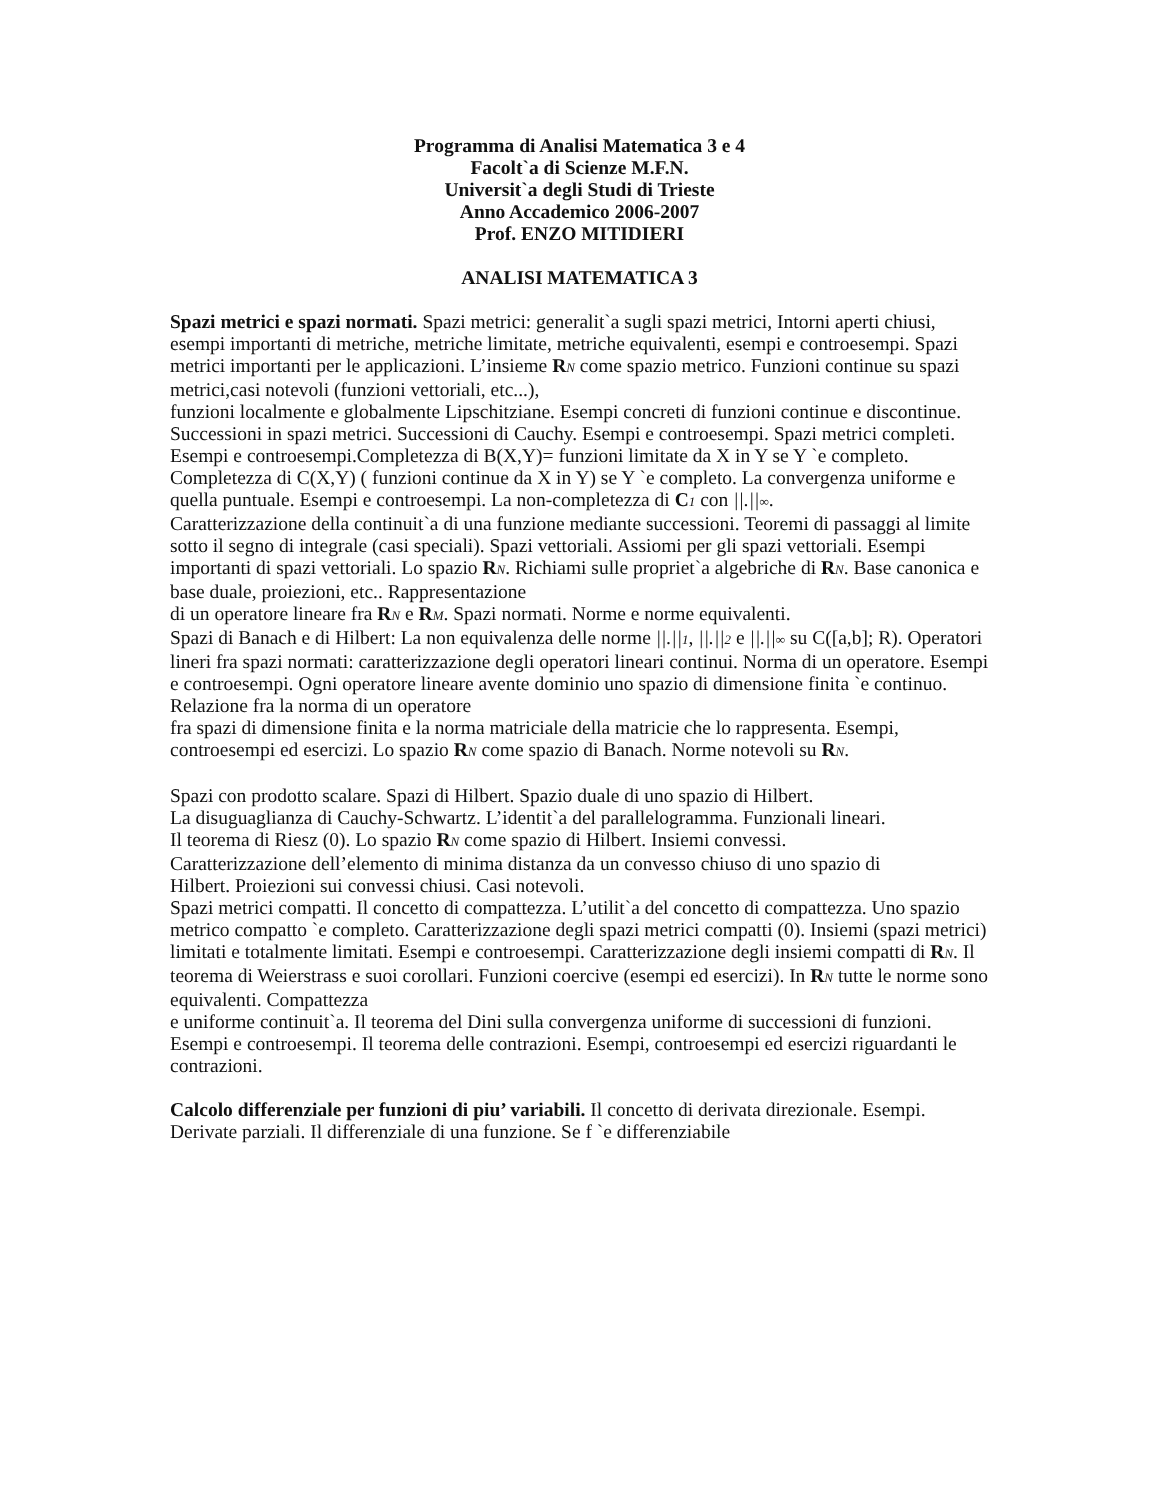Programma di Analisi Matematica 3 e 4
Facolt`a di Scienze M.F.N.
Universit`a degli Studi di Trieste
Anno Accademico 2006-2007
Prof. ENZO MITIDIERI
ANALISI MATEMATICA 3
Spazi metrici e spazi normati. Spazi metrici: generalit`a sugli spazi metrici, Intorni aperti chiusi, esempi importanti di metriche, metriche limitate, metriche equivalenti, esempi e controesempi. Spazi metrici importanti per le applicazioni. L’insieme RN come spazio metrico. Funzioni continue su spazi metrici,casi notevoli (funzioni vettoriali, etc...),
funzioni localmente e globalmente Lipschitziane. Esempi concreti di funzioni continue e discontinue.
Successioni in spazi metrici. Successioni di Cauchy. Esempi e controesempi. Spazi metrici completi. Esempi e controesempi.Completezza di B(X,Y)= funzioni limitate da X in Y se Y `e completo. Completezza di C(X,Y) ( funzioni continue da X in Y) se Y `e completo. La convergenza uniforme e quella puntuale. Esempi e controesempi. La non-completezza di C 1 con ||.||∞.
Caratterizzazione della continuit`a di una funzione mediante successioni. Teoremi di passaggi al limite sotto il segno di integrale (casi speciali). Spazi vettoriali. Assiomi per gli spazi vettoriali. Esempi importanti di spazi vettoriali. Lo spazio RN. Richiami sulle propriet`a algebriche di RN. Base canonica e base duale, proiezioni, etc.. Rappresentazione
di un operatore lineare fra RN e RM. Spazi normati. Norme e norme equivalenti.
Spazi di Banach e di Hilbert: La non equivalenza delle norme ||.||1, ||.||2 e ||.||∞ su C([a,b]; R). Operatori lineri fra spazi normati: caratterizzazione degli operatori lineari continui. Norma di un operatore. Esempi e controesempi. Ogni operatore lineare avente dominio uno spazio di dimensione finita `e continuo. Relazione fra la norma di un operatore
fra spazi di dimensione finita e la norma matriciale della matricie che lo rappresenta. Esempi, controesempi ed esercizi. Lo spazio RN come spazio di Banach. Norme notevoli su RN.
Spazi con prodotto scalare. Spazi di Hilbert. Spazio duale di uno spazio di Hilbert.
La disuguaglianza di Cauchy-Schwartz. L’identit`a del parallelogramma. Funzionali lineari.
Il teorema di Riesz (0). Lo spazio RN come spazio di Hilbert. Insiemi convessi.
Caratterizzazione dell’elemento di minima distanza da un convesso chiuso di uno spazio di
Hilbert. Proiezioni sui convessi chiusi. Casi notevoli.
Spazi metrici compatti. Il concetto di compattezza. L’utilit`a del concetto di compattezza. Uno spazio metrico compatto `e completo. Caratterizzazione degli spazi metrici compatti (0). Insiemi (spazi metrici) limitati e totalmente limitati. Esempi e controesempi. Caratterizzazione degli insiemi compatti di RN. Il teorema di Weierstrass e suoi corollari. Funzioni coercive (esempi ed esercizi). In RN tutte le norme sono equivalenti. Compattezza
e uniforme continuit`a. Il teorema del Dini sulla convergenza uniforme di successioni di funzioni. Esempi e controesempi. Il teorema delle contrazioni. Esempi, controesempi ed esercizi riguardanti le contrazioni.
Calcolo differenziale per funzioni di piu’ variabili. Il concetto di derivata direzionale. Esempi. Derivate parziali. Il differenziale di una funzione. Se f `e differenziabile